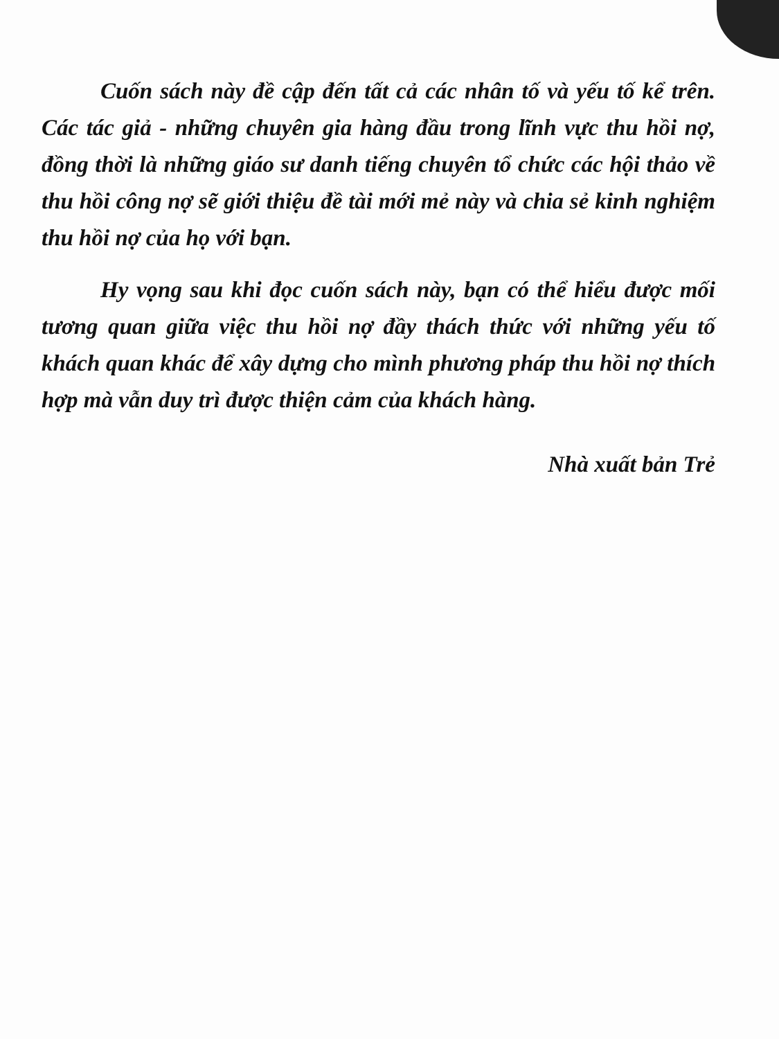Cuốn sách này đề cập đến tất cả các nhân tố và yếu tố kể trên. Các tác giả - những chuyên gia hàng đầu trong lĩnh vực thu hồi nợ, đồng thời là những giáo sư danh tiếng chuyên tổ chức các hội thảo về thu hồi công nợ sẽ giới thiệu đề tài mới mẻ này và chia sẻ kinh nghiệm thu hồi nợ của họ với bạn.
Hy vọng sau khi đọc cuốn sách này, bạn có thể hiểu được mối tương quan giữa việc thu hồi nợ đầy thách thức với những yếu tố khách quan khác để xây dựng cho mình phương pháp thu hồi nợ thích hợp mà vẫn duy trì được thiện cảm của khách hàng.
Nhà xuất bản Trẻ